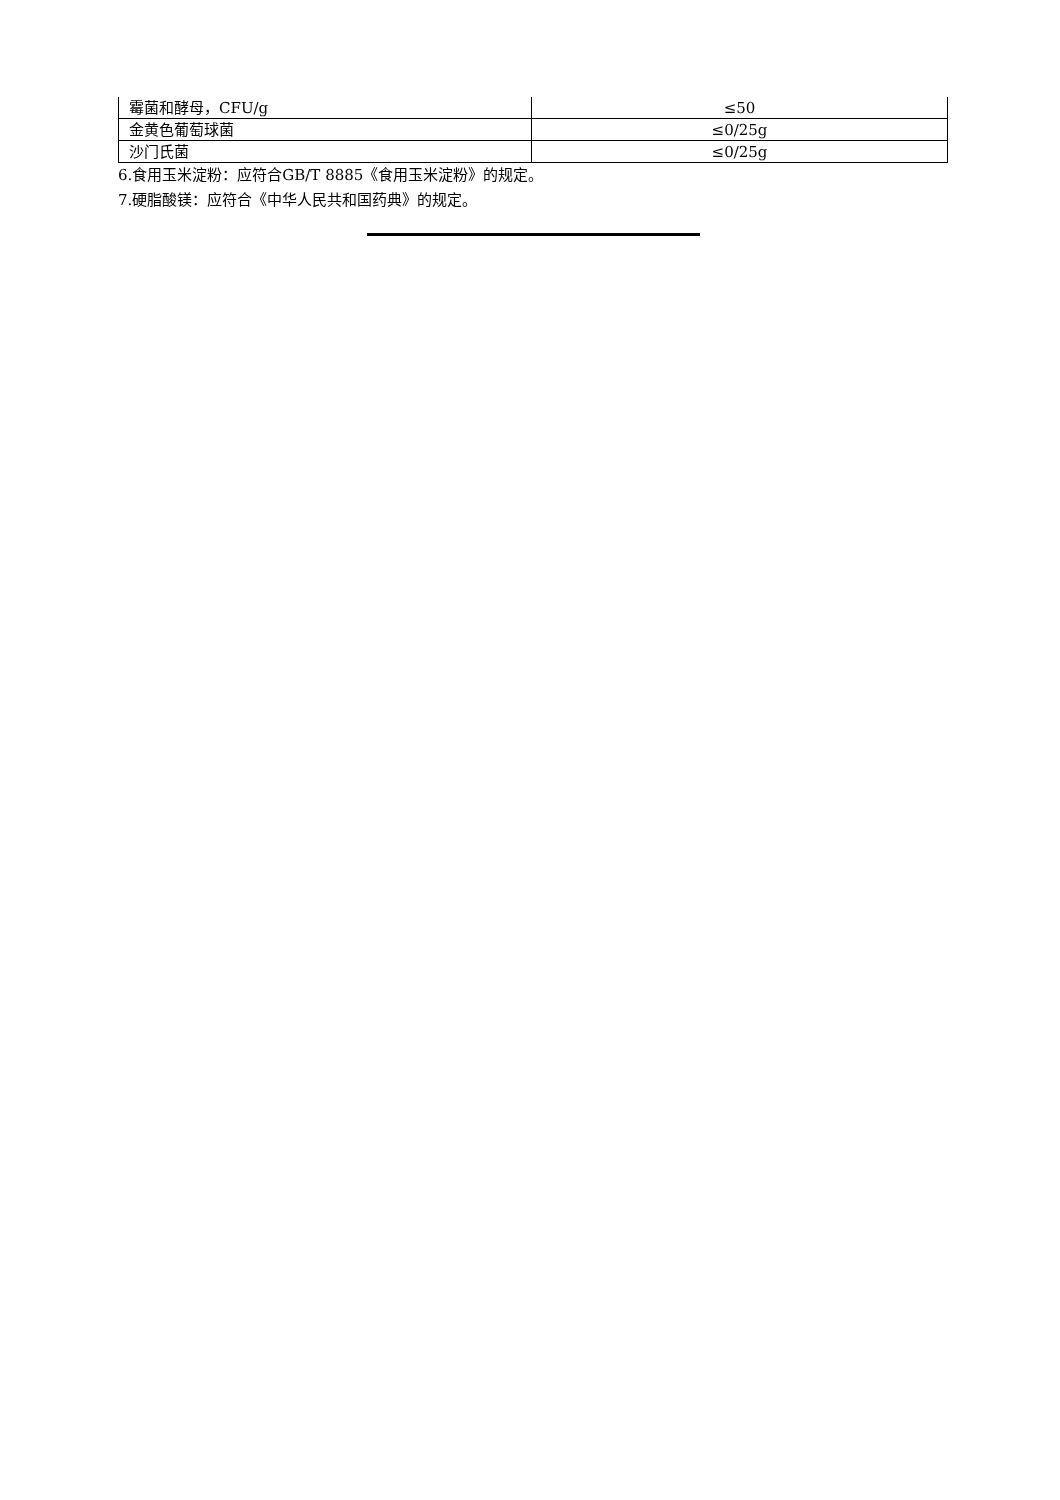| 霉菌和酵母，CFU/g | ≤50 |
| 金黄色葡萄球菌 | ≤0/25g |
| 沙门氏菌 | ≤0/25g |
6.食用玉米淀粉：应符合GB/T 8885《食用玉米淀粉》的规定。
7.硬脂酸镁：应符合《中华人民共和国药典》的规定。